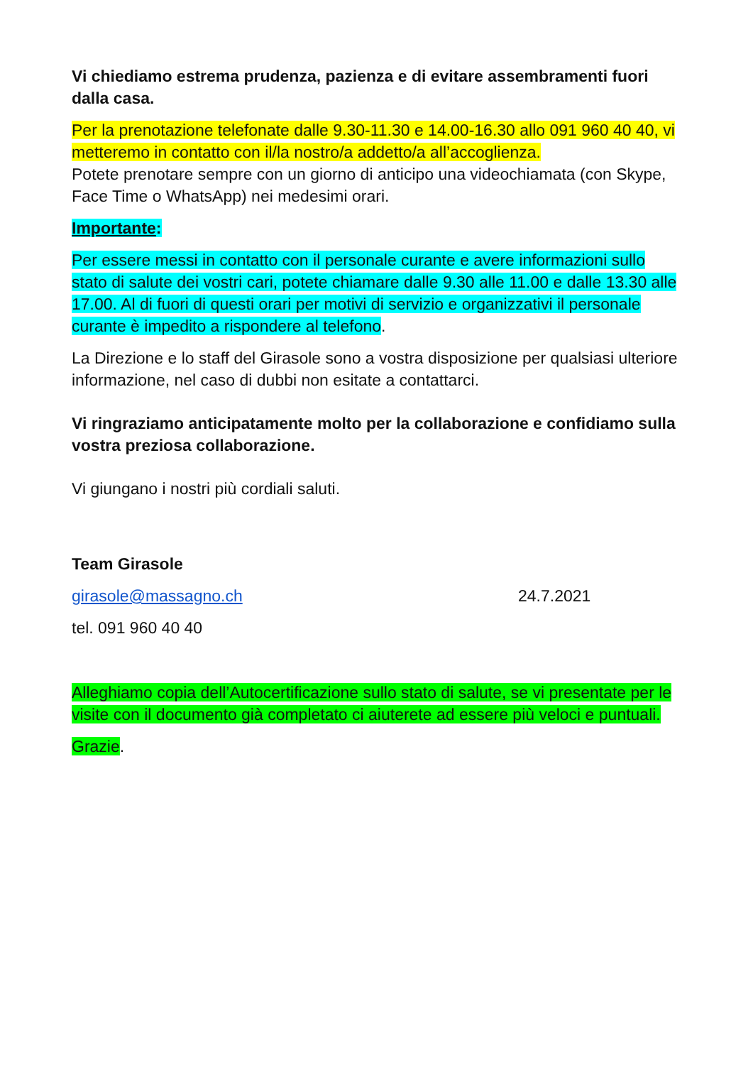Vi chiediamo estrema prudenza, pazienza e di evitare assembramenti fuori dalla casa.
Per la prenotazione telefonate dalle 9.30-11.30 e 14.00-16.30 allo 091 960 40 40, vi metteremo in contatto con il/la nostro/a addetto/a all’accoglienza.
Potete prenotare sempre con un giorno di anticipo una videochiamata (con Skype, Face Time o WhatsApp) nei medesimi orari.
Importante:
Per essere messi in contatto con il personale curante e avere informazioni sullo stato di salute dei vostri cari, potete chiamare dalle 9.30 alle 11.00 e dalle 13.30 alle 17.00. Al di fuori di questi orari per motivi di servizio e organizzativi il personale curante è impedito a rispondere al telefono.
La Direzione e lo staff del Girasole sono a vostra disposizione per qualsiasi ulteriore informazione, nel caso di dubbi non esitate a contattarci.
Vi ringraziamo anticipatamente molto per la collaborazione e confidiamo sulla vostra preziosa collaborazione.
Vi giungano i nostri più cordiali saluti.
Team Girasole
girasole@massagno.ch 24.7.2021
tel. 091 960 40 40
Alleghiamo copia dell’Autocertificazione sullo stato di salute, se vi presentate per le visite con il documento già completato ci aiuterete ad essere più veloci e puntuali.
Grazie.